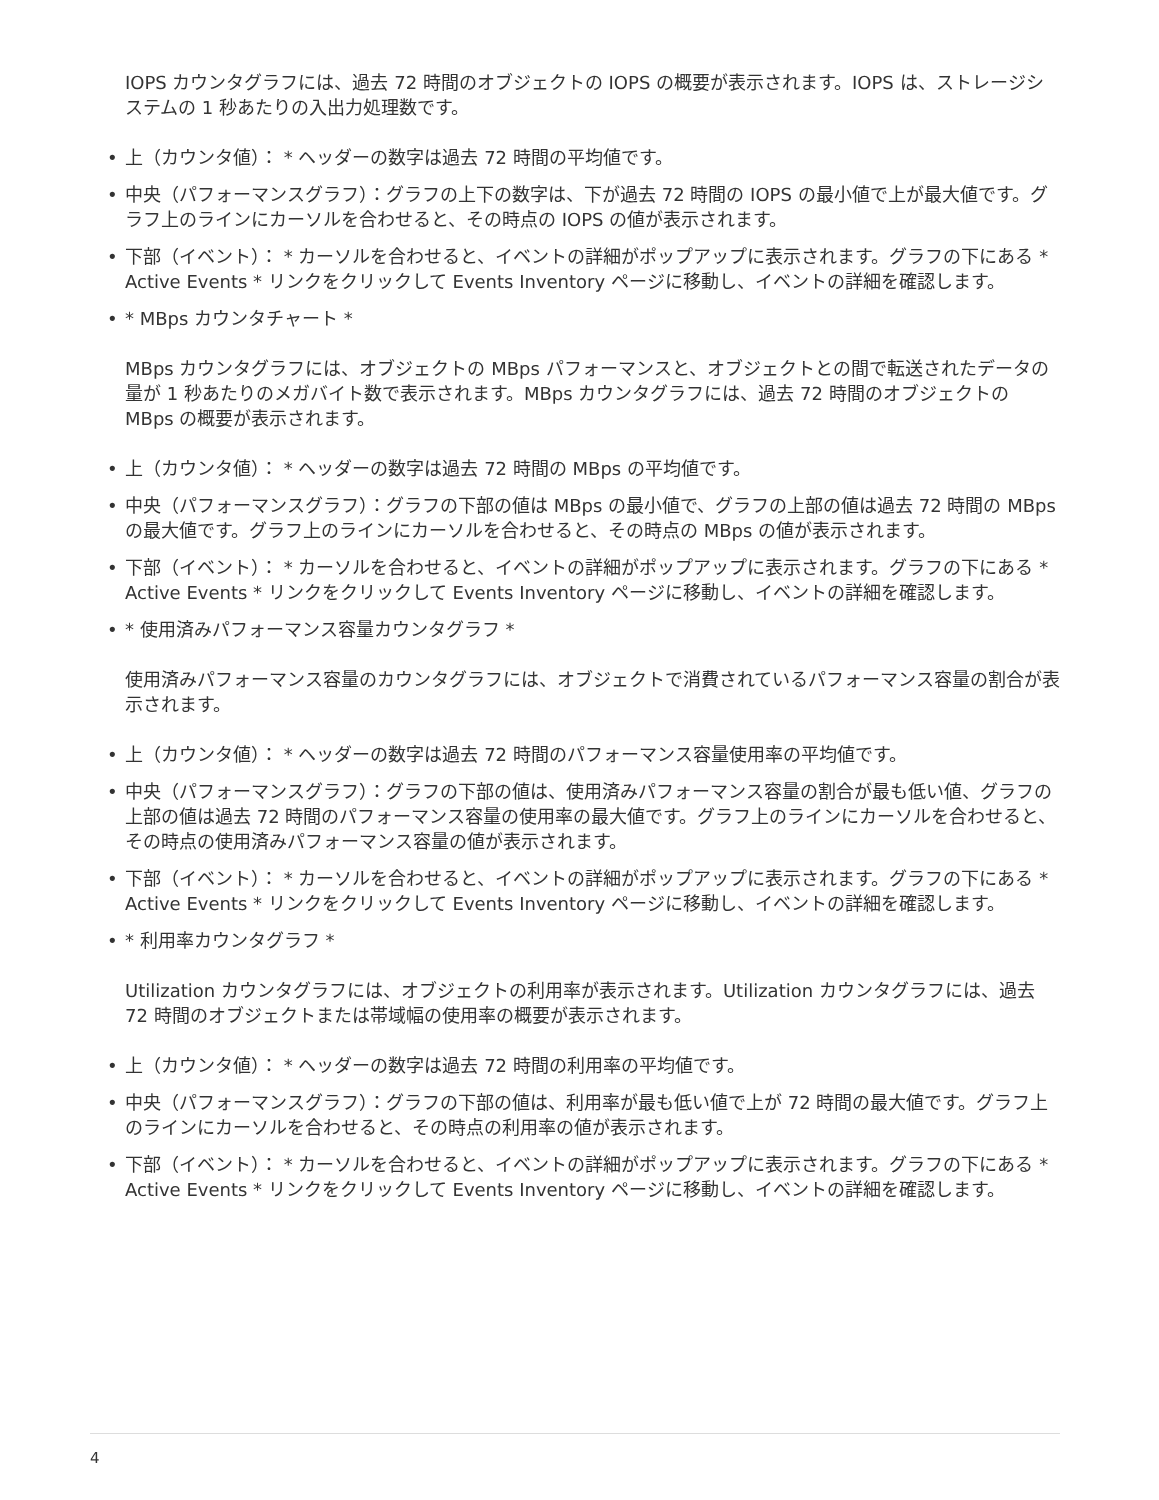IOPS カウンタグラフには、過去 72 時間のオブジェクトの IOPS の概要が表示されます。IOPS は、ストレージシステムの 1 秒あたりの入出力処理数です。
• 上（カウンタ値）： * ヘッダーの数字は過去 72 時間の平均値です。
• 中央（パフォーマンスグラフ）：グラフの上下の数字は、下が過去 72 時間の IOPS の最小値で上が最大値です。グラフ上のラインにカーソルを合わせると、その時点の IOPS の値が表示されます。
• 下部（イベント）： * カーソルを合わせると、イベントの詳細がポップアップに表示されます。グラフの下にある * Active Events * リンクをクリックして Events Inventory ページに移動し、イベントの詳細を確認します。
• * MBps カウンタチャート *
MBps カウンタグラフには、オブジェクトの MBps パフォーマンスと、オブジェクトとの間で転送されたデータの量が 1 秒あたりのメガバイト数で表示されます。MBps カウンタグラフには、過去 72 時間のオブジェクトの MBps の概要が表示されます。
• 上（カウンタ値）： * ヘッダーの数字は過去 72 時間の MBps の平均値です。
• 中央（パフォーマンスグラフ）：グラフの下部の値は MBps の最小値で、グラフの上部の値は過去 72 時間の MBps の最大値です。グラフ上のラインにカーソルを合わせると、その時点の MBps の値が表示されます。
• 下部（イベント）： * カーソルを合わせると、イベントの詳細がポップアップに表示されます。グラフの下にある * Active Events * リンクをクリックして Events Inventory ページに移動し、イベントの詳細を確認します。
• * 使用済みパフォーマンス容量カウンタグラフ *
使用済みパフォーマンス容量のカウンタグラフには、オブジェクトで消費されているパフォーマンス容量の割合が表示されます。
• 上（カウンタ値）： * ヘッダーの数字は過去 72 時間のパフォーマンス容量使用率の平均値です。
• 中央（パフォーマンスグラフ）：グラフの下部の値は、使用済みパフォーマンス容量の割合が最も低い値、グラフの上部の値は過去 72 時間のパフォーマンス容量の使用率の最大値です。グラフ上のラインにカーソルを合わせると、その時点の使用済みパフォーマンス容量の値が表示されます。
• 下部（イベント）： * カーソルを合わせると、イベントの詳細がポップアップに表示されます。グラフの下にある * Active Events * リンクをクリックして Events Inventory ページに移動し、イベントの詳細を確認します。
• * 利用率カウンタグラフ *
Utilization カウンタグラフには、オブジェクトの利用率が表示されます。Utilization カウンタグラフには、過去 72 時間のオブジェクトまたは帯域幅の使用率の概要が表示されます。
• 上（カウンタ値）： * ヘッダーの数字は過去 72 時間の利用率の平均値です。
• 中央（パフォーマンスグラフ）：グラフの下部の値は、利用率が最も低い値で上が 72 時間の最大値です。グラフ上のラインにカーソルを合わせると、その時点の利用率の値が表示されます。
• 下部（イベント）： * カーソルを合わせると、イベントの詳細がポップアップに表示されます。グラフの下にある * Active Events * リンクをクリックして Events Inventory ページに移動し、イベントの詳細を確認します。
4